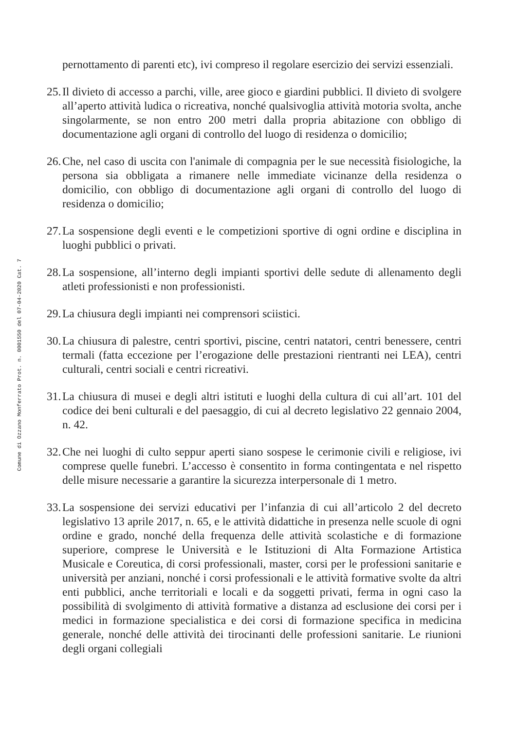Comune di Ozzano Monferrato Prot. n. 0001550 del 07-04-2020 Cat. 7
pernottamento di parenti etc), ivi compreso il regolare esercizio dei servizi essenziali.
25.
Il divieto di accesso a parchi, ville, aree gioco e giardini pubblici. Il divieto di svolgere all’aperto attività ludica o ricreativa, nonché qualsivoglia attività motoria svolta, anche singolarmente, se non entro 200 metri dalla propria abitazione con obbligo di documentazione agli organi di controllo del luogo di residenza o domicilio;
26.
Che, nel caso di uscita con l'animale di compagnia per le sue necessità fisiologiche, la persona sia obbligata a rimanere nelle immediate vicinanze della residenza o domicilio, con obbligo di documentazione agli organi di controllo del luogo di residenza o domicilio;
27.
La sospensione degli eventi e le competizioni sportive di ogni ordine e disciplina in luoghi pubblici o privati.
28.
La sospensione, all’interno degli impianti sportivi delle sedute di allenamento degli atleti professionisti e non professionisti.
29.
La chiusura degli impianti nei comprensori sciistici.
30.
La chiusura di palestre, centri sportivi, piscine, centri natatori, centri benessere, centri termali (fatta eccezione per l’erogazione delle prestazioni rientranti nei LEA), centri culturali, centri sociali e centri ricreativi.
31.
La chiusura di musei e degli altri istituti e luoghi della cultura di cui all’art. 101 del codice dei beni culturali e del paesaggio, di cui al decreto legislativo 22 gennaio 2004, n. 42.
32.
Che nei luoghi di culto seppur aperti siano sospese le cerimonie civili e religiose, ivi comprese quelle funebri. L’accesso è consentito in forma contingentata e nel rispetto delle misure necessarie a garantire la sicurezza interpersonale di 1 metro.
33.
La sospensione dei servizi educativi per l’infanzia di cui all’articolo 2 del decreto legislativo 13 aprile 2017, n. 65, e le attività didattiche in presenza nelle scuole di ogni ordine e grado, nonché della frequenza delle attività scolastiche e di formazione superiore, comprese le Università e le Istituzioni di Alta Formazione Artistica Musicale e Coreutica, di corsi professionali, master, corsi per le professioni sanitarie e università per anziani, nonché i corsi professionali e le attività formative svolte da altri enti pubblici, anche territoriali e locali e da soggetti privati, ferma in ogni caso la possibilità di svolgimento di attività formative a distanza ad esclusione dei corsi per i medici in formazione specialistica e dei corsi di formazione specifica in medicina generale, nonché delle attività dei tirocinanti delle professioni sanitarie. Le riunioni degli organi collegiali